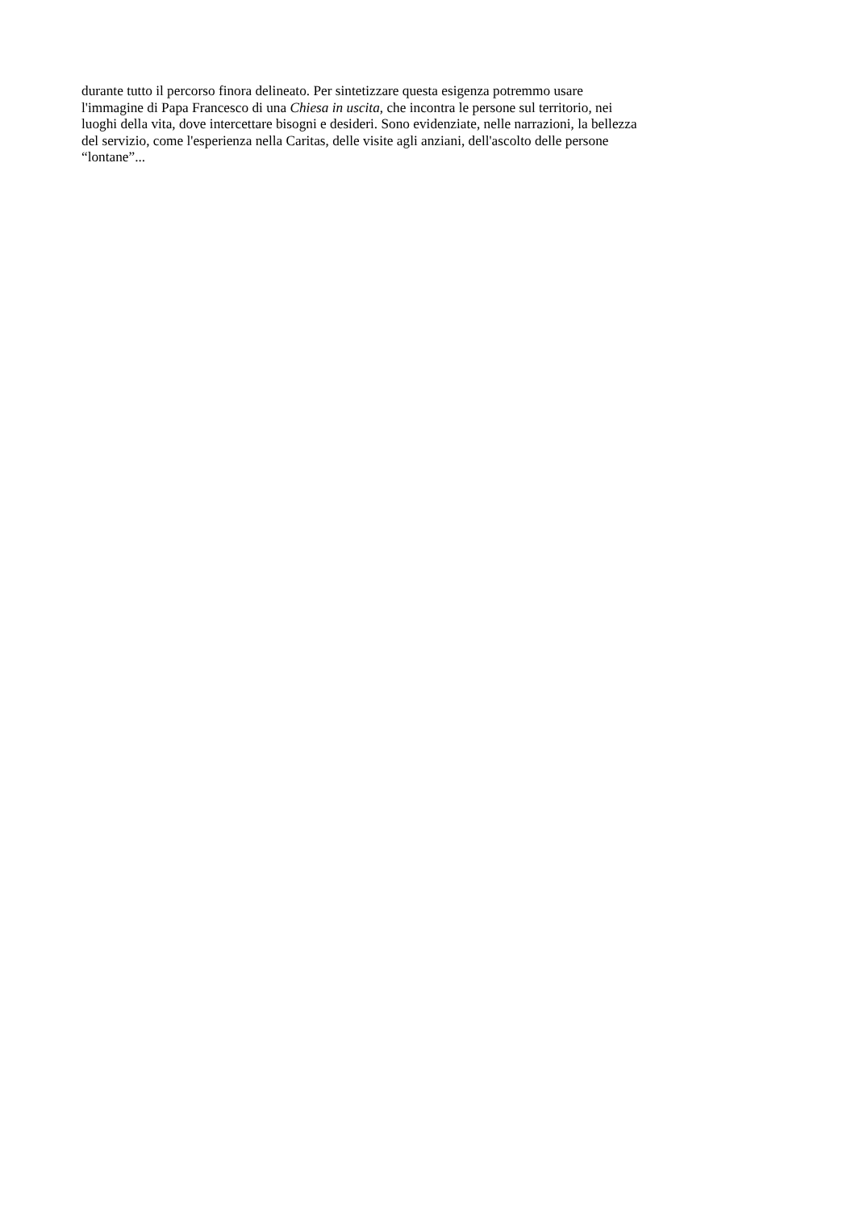durante tutto il percorso finora delineato. Per sintetizzare questa esigenza potremmo usare
l'immagine di Papa Francesco di una Chiesa in uscita, che incontra le persone sul territorio, nei
luoghi della vita, dove intercettare bisogni e desideri. Sono evidenziate, nelle narrazioni, la bellezza
del servizio, come l'esperienza nella Caritas, delle visite agli anziani, dell'ascolto delle persone
“lontane”...